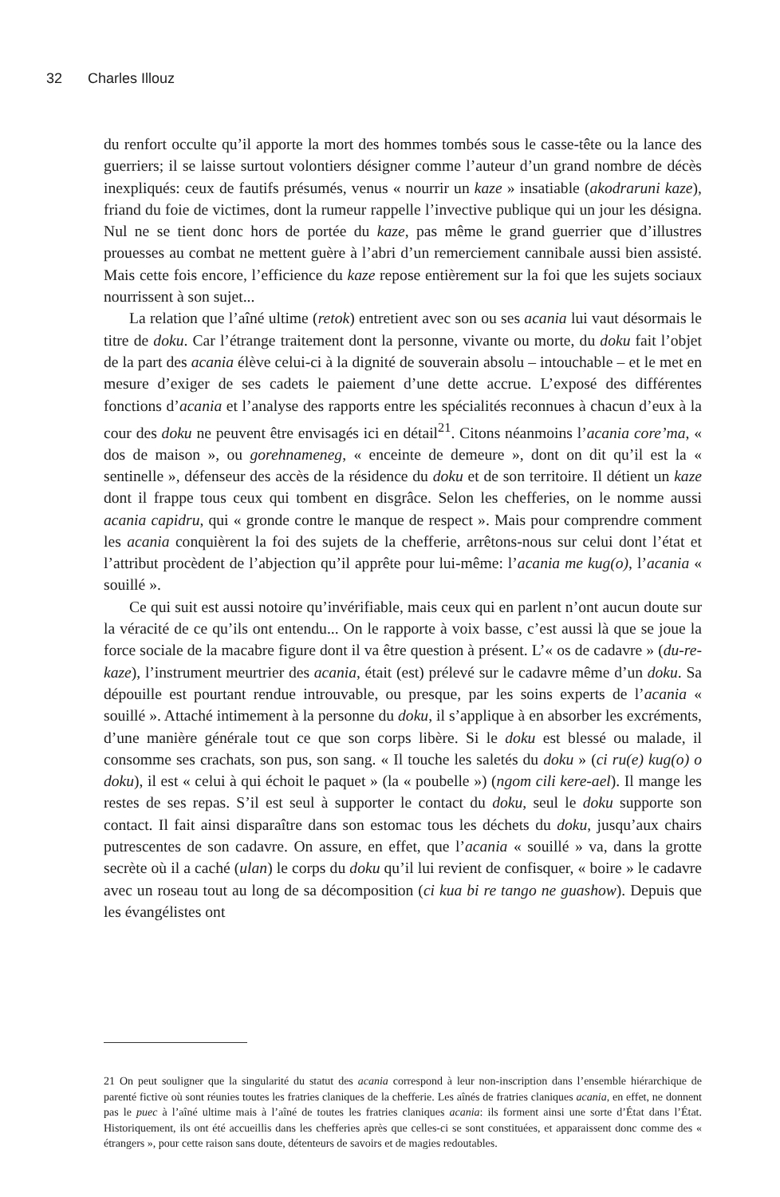32 Charles Illouz
du renfort occulte qu’il apporte la mort des hommes tombés sous le casse-tête ou la lance des guerriers; il se laisse surtout volontiers désigner comme l’auteur d’un grand nombre de décès inexpliqués: ceux de fautifs présumés, venus « nourrir un kaze » insatiable (akodraruni kaze), friand du foie de victimes, dont la rumeur rappelle l’invective publique qui un jour les désigna. Nul ne se tient donc hors de portée du kaze, pas même le grand guerrier que d’illustres prouesses au combat ne mettent guère à l’abri d’un remerciement cannibale aussi bien assisté. Mais cette fois encore, l’efficience du kaze repose entièrement sur la foi que les sujets sociaux nourrissent à son sujet...
La relation que l’aîné ultime (retok) entretient avec son ou ses acania lui vaut désormais le titre de doku. Car l’étrange traitement dont la personne, vivante ou morte, du doku fait l’objet de la part des acania élève celui-ci à la dignité de souverain absolu – intouchable – et le met en mesure d’exiger de ses cadets le paiement d’une dette accrue. L’exposé des différentes fonctions d’acania et l’analyse des rapports entre les spécialités reconnues à chacun d’eux à la cour des doku ne peuvent être envisagés ici en détail<sup>21</sup>. Citons néanmoins l’acania core’ma, « dos de maison », ou gorehnameneg, « enceinte de demeure », dont on dit qu’il est la « sentinelle », défenseur des accès de la résidence du doku et de son territoire. Il détient un kaze dont il frappe tous ceux qui tombent en disgrâce. Selon les chefferies, on le nomme aussi acania capidru, qui « gronde contre le manque de respect ». Mais pour comprendre comment les acania conquièrent la foi des sujets de la chefferie, arrêtons-nous sur celui dont l’état et l’attribut procèdent de l’abjection qu’il apprête pour lui-même: l’acania me kug(o), l’acania « souillé ».
Ce qui suit est aussi notoire qu’invérifiable, mais ceux qui en parlent n’ont aucun doute sur la véracité de ce qu’ils ont entendu... On le rapporte à voix basse, c’est aussi là que se joue la force sociale de la macabre figure dont il va être question à présent. L’« os de cadavre » (du-re-kaze), l’instrument meurtrier des acania, était (est) prélevé sur le cadavre même d’un doku. Sa dépouille est pourtant rendue introuvable, ou presque, par les soins experts de l’acania « souillé ». Attaché intimement à la personne du doku, il s’applique à en absorber les excréments, d’une manière générale tout ce que son corps libère. Si le doku est blessé ou malade, il consomme ses crachats, son pus, son sang. « Il touche les saletés du doku » (ci ru(e) kug(o) o doku), il est « celui à qui échoit le paquet » (la « poubelle ») (ngom cili kere-ael). Il mange les restes de ses repas. S’il est seul à supporter le contact du doku, seul le doku supporte son contact. Il fait ainsi disparaître dans son estomac tous les déchets du doku, jusqu’aux chairs putrescentes de son cadavre. On assure, en effet, que l’acania « souillé » va, dans la grotte secrète où il a caché (ulan) le corps du doku qu’il lui revient de confisquer, « boire » le cadavre avec un roseau tout au long de sa décomposition (ci kua bi re tango ne guashow). Depuis que les évangélistes ont
21 On peut souligner que la singularité du statut des acania correspond à leur non-inscription dans l’ensemble hiérarchique de parenté fictive où sont réunies toutes les fratries claniques de la chefferie. Les aînés de fratries claniques acania, en effet, ne donnent pas le puec à l’aîné ultime mais à l’aîné de toutes les fratries claniques acania: ils forment ainsi une sorte d’État dans l’État. Historiquement, ils ont été accueillis dans les chefferies après que celles-ci se sont constituées, et apparaissent donc comme des « étrangers », pour cette raison sans doute, détenteurs de savoirs et de magies redoutables.